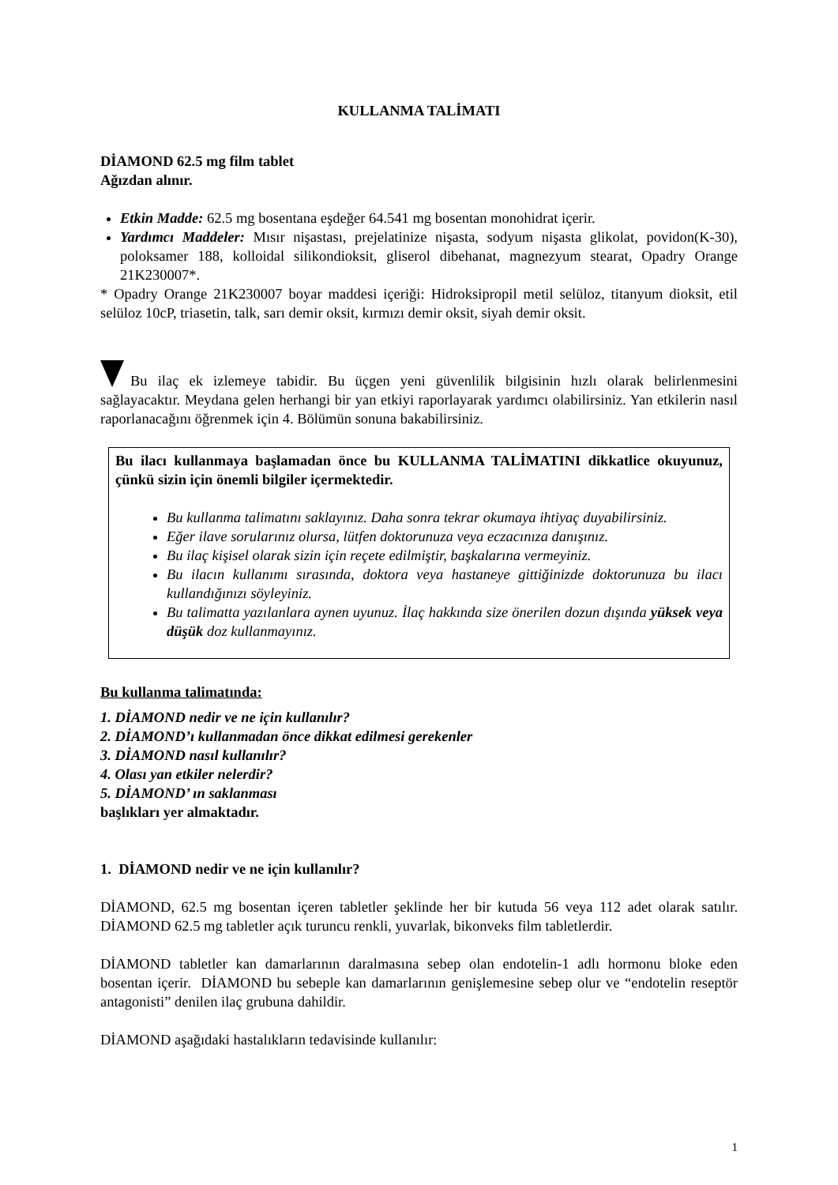KULLANMA TALİMATI
DİAMOND 62.5 mg film tablet
Ağızdan alınır.
Etkin Madde: 62.5 mg bosentana eşdeğer 64.541 mg bosentan monohidrat içerir.
Yardımcı Maddeler: Mısır nişastası, prejelatinize nişasta, sodyum nişasta glikolat, povidon(K-30), poloksamer 188, kolloidal silikondioksit, gliserol dibehanat, magnezyum stearat, Opadry Orange 21K230007*.
* Opadry Orange 21K230007 boyar maddesi içeriği: Hidroksipropil metil selüloz, titanyum dioksit, etil selüloz 10cP, triasetin, talk, sarı demir oksit, kırmızı demir oksit, siyah demir oksit.
Bu ilaç ek izlemeye tabidir. Bu üçgen yeni güvenlilik bilgisinin hızlı olarak belirlenmesini sağlayacaktır. Meydana gelen herhangi bir yan etkiyi raporlayarak yardımcı olabilirsiniz. Yan etkilerin nasıl raporlanacağını öğrenmek için 4. Bölümün sonuna bakabilirsiniz.
Bu ilacı kullanmaya başlamadan önce bu KULLANMA TALİMATINI dikkatlice okuyunuz, çünkü sizin için önemli bilgiler içermektedir.
Bu kullanma talimatını saklayınız. Daha sonra tekrar okumaya ihtiyaç duyabilirsiniz.
Eğer ilave sorularınız olursa, lütfen doktorunuza veya eczacınıza danışınız.
Bu ilaç kişisel olarak sizin için reçete edilmiştir, başkalarına vermeyiniz.
Bu ilacın kullanımı sırasında, doktora veya hastaneye gittiğinizde doktorunuza bu ilacı kullandığınızı söyleyiniz.
Bu talimatta yazılanlara aynen uyunuz. İlaç hakkında size önerilen dozun dışında yüksek veya düşük doz kullanmayınız.
Bu kullanma talimatında:
1. DİAMOND nedir ve ne için kullanılır?
2. DİAMOND’ı kullanmadan önce dikkat edilmesi gerekenler
3. DİAMOND nasıl kullanılır?
4. Olası yan etkiler nelerdir?
5. DİAMOND’ ın saklanması
başlıkları yer almaktadır.
1. DİAMOND nedir ve ne için kullanılır?
DİAMOND, 62.5 mg bosentan içeren tabletler şeklinde her bir kutuda 56 veya 112 adet olarak satılır. DİAMOND 62.5 mg tabletler açık turuncu renkli, yuvarlak, bikonveks film tabletlerdir.
DİAMOND tabletler kan damarlarının daralmasına sebep olan endotelin-1 adlı hormonu bloke eden bosentan içerir. DİAMOND bu sebeple kan damarlarının genişlemesine sebep olur ve “endotelin reseptör antagonisti” denilen ilaç grubuna dahildir.
DİAMOND aşağıdaki hastalıkların tedavisinde kullanılır:
1